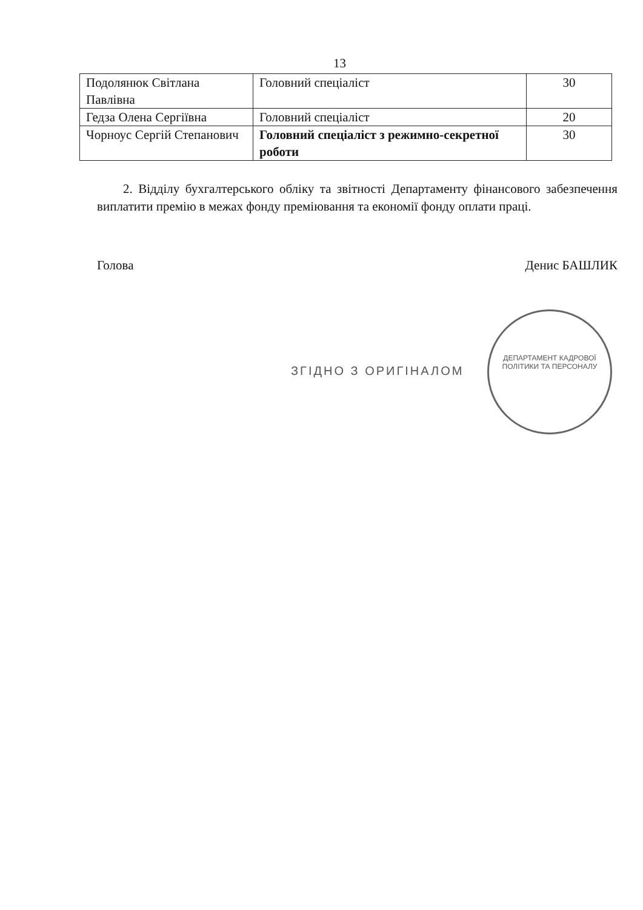13
| Подолянюк Світлана Павлівна | Головний спеціаліст | 30 |
| Гедза Олена Сергіївна | Головний спеціаліст | 20 |
| Чорноус Сергій Степанович | Головний спеціаліст з режимно-секретної роботи | 30 |
2. Відділу бухгалтерського обліку та звітності Департаменту фінансового забезпечення виплатити премію в межах фонду преміювання та економії фонду оплати праці.
Голова Денис БАШЛИК
ЗГІДНО З ОРИГІНАЛОМ
ДЕПАРТАМЕНТ КАДРОВОЇ ПОЛІТИКИ ТА ПЕРСОНАЛУ